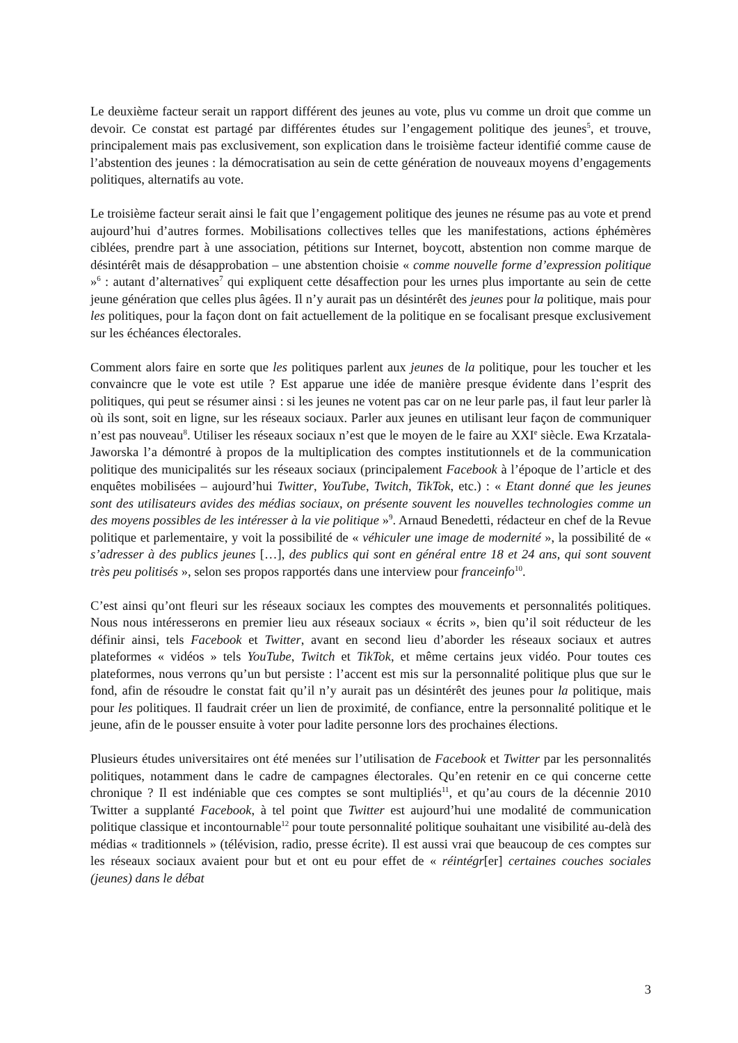Le deuxième facteur serait un rapport différent des jeunes au vote, plus vu comme un droit que comme un devoir. Ce constat est partagé par différentes études sur l’engagement politique des jeunes<sup>5</sup>, et trouve, principalement mais pas exclusivement, son explication dans le troisième facteur identifié comme cause de l’abstention des jeunes : la démocratisation au sein de cette génération de nouveaux moyens d’engagements politiques, alternatifs au vote.
Le troisième facteur serait ainsi le fait que l’engagement politique des jeunes ne résume pas au vote et prend aujourd’hui d’autres formes. Mobilisations collectives telles que les manifestations, actions éphémères ciblées, prendre part à une association, pétitions sur Internet, boycott, abstention non comme marque de désintérêt mais de désapprobation – une abstention choisie « comme nouvelle forme d’expression politique »<sup>6</sup> : autant d’alternatives<sup>7</sup> qui expliquent cette désaffection pour les urnes plus importante au sein de cette jeune génération que celles plus âgées. Il n’y aurait pas un désintérêt des jeunes pour la politique, mais pour les politiques, pour la façon dont on fait actuellement de la politique en se focalisant presque exclusivement sur les échéances électorales.
Comment alors faire en sorte que les politiques parlent aux jeunes de la politique, pour les toucher et les convaincre que le vote est utile ? Est apparue une idée de manière presque évidente dans l’esprit des politiques, qui peut se résumer ainsi : si les jeunes ne votent pas car on ne leur parle pas, il faut leur parler là où ils sont, soit en ligne, sur les réseaux sociaux. Parler aux jeunes en utilisant leur façon de communiquer n’est pas nouveau<sup>8</sup>. Utiliser les réseaux sociaux n’est que le moyen de le faire au XXI<sup>e</sup> siècle. Ewa Krzatala-Jaworska l’a démontré à propos de la multiplication des comptes institutionnels et de la communication politique des municipalités sur les réseaux sociaux (principalement Facebook à l’époque de l’article et des enquêtes mobilisées – aujourd’hui Twitter, YouTube, Twitch, TikTok, etc.) : « Etant donné que les jeunes sont des utilisateurs avides des médias sociaux, on présente souvent les nouvelles technologies comme un des moyens possibles de les intéresser à la vie politique »<sup>9</sup>. Arnaud Benedetti, rédacteur en chef de la Revue politique et parlementaire, y voit la possibilité de « véhiculer une image de modernité », la possibilité de « s’adresser à des publics jeunes […], des publics qui sont en général entre 18 et 24 ans, qui sont souvent très peu politisés », selon ses propos rapportés dans une interview pour franceinfo<sup>10</sup>.
C’est ainsi qu’ont fleuri sur les réseaux sociaux les comptes des mouvements et personnalités politiques. Nous nous intéresserons en premier lieu aux réseaux sociaux « écrits », bien qu’il soit réducteur de les définir ainsi, tels Facebook et Twitter, avant en second lieu d’aborder les réseaux sociaux et autres plateformes « vidéos » tels YouTube, Twitch et TikTok, et même certains jeux vidéo. Pour toutes ces plateformes, nous verrons qu’un but persiste : l’accent est mis sur la personnalité politique plus que sur le fond, afin de résoudre le constat fait qu’il n’y aurait pas un désintérêt des jeunes pour la politique, mais pour les politiques. Il faudrait créer un lien de proximité, de confiance, entre la personnalité politique et le jeune, afin de le pousser ensuite à voter pour ladite personne lors des prochaines élections.
Plusieurs études universitaires ont été menées sur l’utilisation de Facebook et Twitter par les personnalités politiques, notamment dans le cadre de campagnes électorales. Qu’en retenir en ce qui concerne cette chronique ? Il est indéniable que ces comptes se sont multipliés<sup>11</sup>, et qu’au cours de la décennie 2010 Twitter a supplanté Facebook, à tel point que Twitter est aujourd’hui une modalité de communication politique classique et incontournable<sup>12</sup> pour toute personnalité politique souhaitant une visibilité au-delà des médias « traditionnels » (télévision, radio, presse écrite). Il est aussi vrai que beaucoup de ces comptes sur les réseaux sociaux avaient pour but et ont eu pour effet de « réintégr[er] certaines couches sociales (jeunes) dans le débat
3